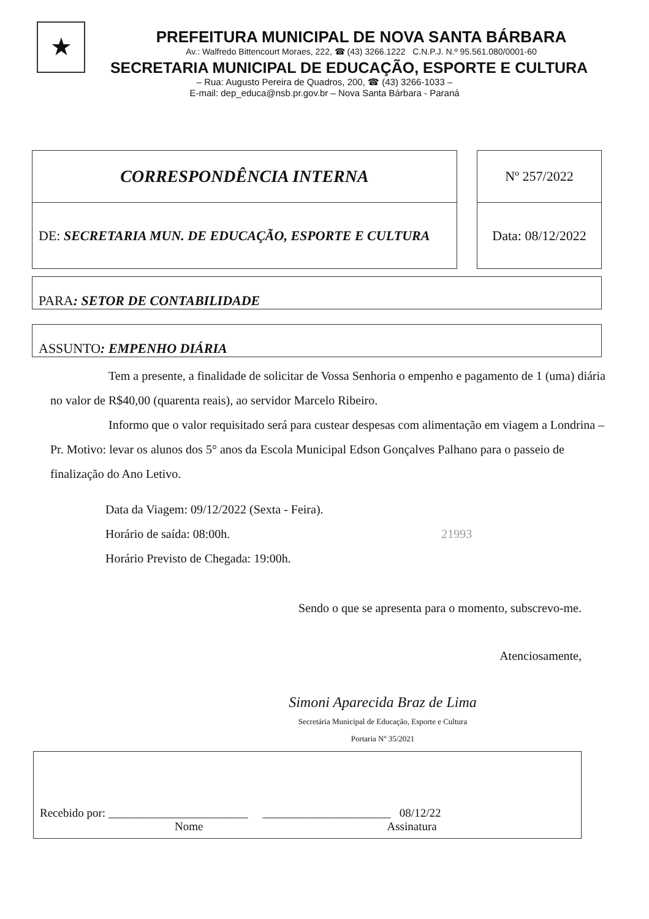★
PREFEITURA MUNICIPAL DE NOVA SANTA BÁRBARA
Av.: Walfredo Bittencourt Moraes, 222, ☎ (43) 3266.1222 C.N.P.J. N.º 95.561.080/0001-60
SECRETARIA MUNICIPAL DE EDUCAÇÃO, ESPORTE E CULTURA
– Rua: Augusto Pereira de Quadros, 200, ☎ (43) 3266-1033 –
E-mail: dep_educa@nsb.pr.gov.br – Nova Santa Bárbara - Paraná
| CORRESPONDÊNCIA INTERNA | | Nº 257/2022 |
| DE: SECRETARIA MUN. DE EDUCAÇÃO, ESPORTE E CULTURA | | Data: 08/12/2022 |
| PARA : SETOR DE CONTABILIDADE |
| ASSUNTO : EMPENHO DIÁRIA |
Tem a presente, a finalidade de solicitar de Vossa Senhoria o empenho e pagamento de 1 (uma) diária no valor de R$40,00 (quarenta reais), ao servidor Marcelo Ribeiro.
Informo que o valor requisitado será para custear despesas com alimentação em viagem a Londrina – Pr. Motivo: levar os alunos dos 5° anos da Escola Municipal Edson Gonçalves Palhano para o passeio de finalização do Ano Letivo.
Data da Viagem: 09/12/2022 (Sexta - Feira).
Horário de saída: 08:00h. 21993
Horário Previsto de Chegada: 19:00h.
Sendo o que se apresenta para o momento, subscrevo-me.
Atenciosamente,
Simoni Aparecida Braz de Lima
Secretária Municipal de Educação, Esporte e Cultura
Portaria Nº 35/2021
| Recebido por: ________________________ ______________________ 08/12/22 Nome Assinatura |